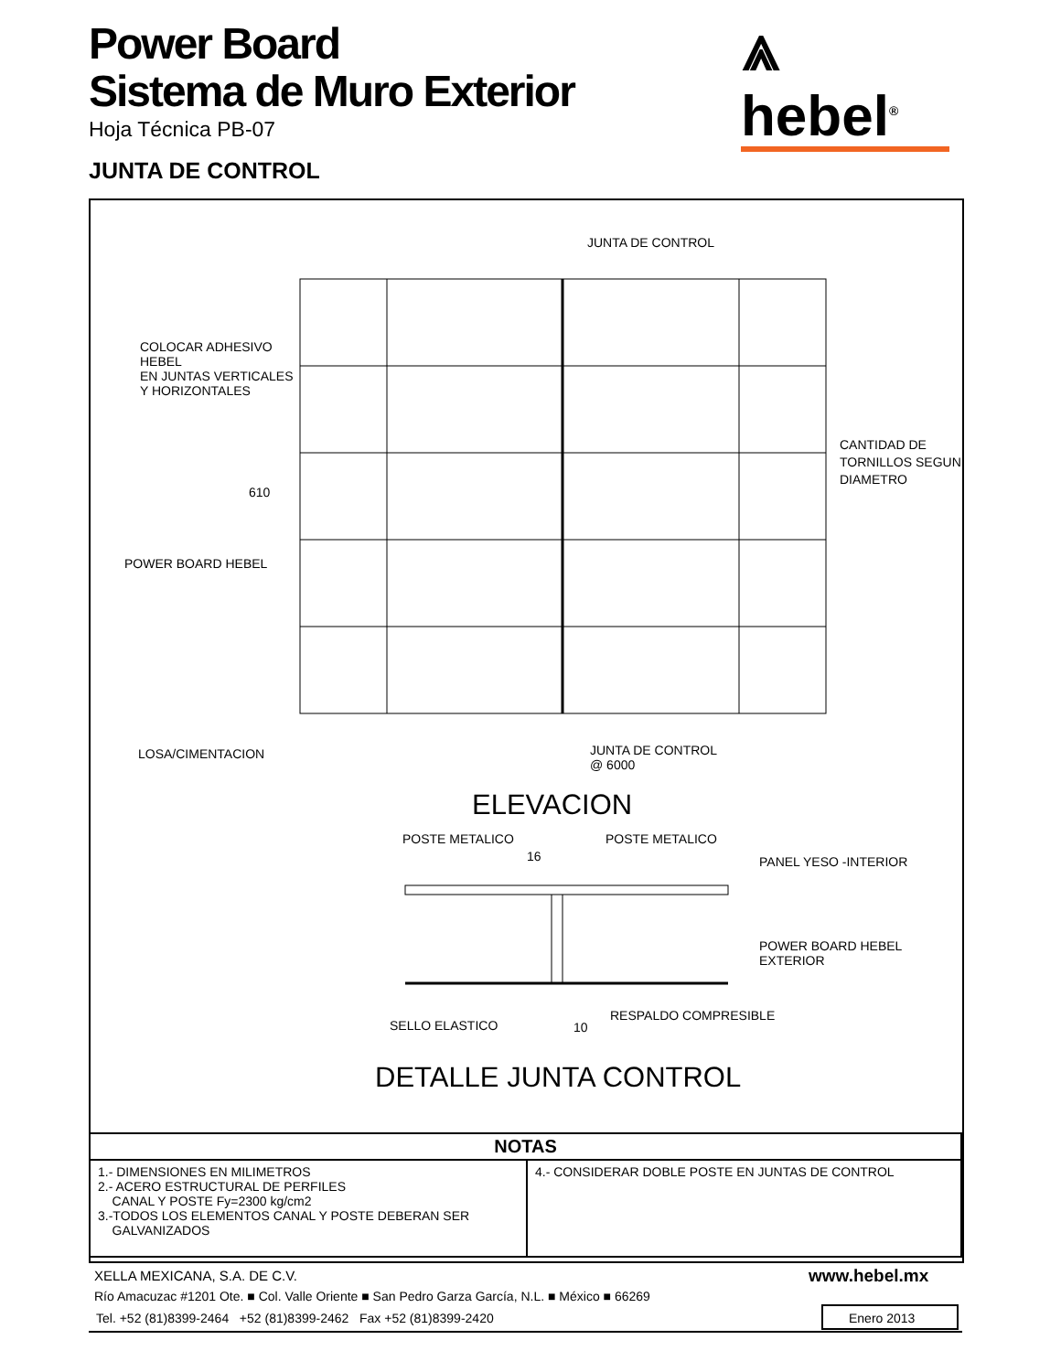Power Board
Sistema de Muro Exterior
⩓ hebel<sup>®</sup>
Hoja Técnica PB-07
JUNTA DE CONTROL
JUNTA DE CONTROL
COLOCAR ADHESIVO
HEBEL
EN JUNTAS VERTICALES
Y HORIZONTALES
CANTIDAD DE
TORNILLOS SEGUN
DIAMETRO
610
POWER BOARD HEBEL
LOSA/CIMENTACION
JUNTA DE CONTROL
@ 6000
ELEVACION
POSTE METALICO POSTE METALICO
16 PANEL YESO -INTERIOR
POWER BOARD HEBEL
EXTERIOR
RESPALDO COMPRESIBLE
SELLO ELASTICO 10
DETALLE JUNTA CONTROL
| NOTAS | |
| --- | --- |
| 1.- DIMENSIONES EN MILIMETROS 2.- ACERO ESTRUCTURAL DE PERFILES CANAL Y POSTE Fy=2300 kg/cm2 3.-TODOS LOS ELEMENTOS CANAL Y POSTE DEBERAN SER GALVANIZADOS | 4.- CONSIDERAR DOBLE POSTE EN JUNTAS DE CONTROL |
XELLA MEXICANA, S.A. DE C.V. www.hebel.mx
Río Amacuzac #1201 Ote. ■ Col. Valle Oriente ■ San Pedro Garza García, N.L. ■ México ■ 66269
Tel. +52 (81)8399-2464 +52 (81)8399-2462 Fax +52 (81)8399-2420
Enero 2013